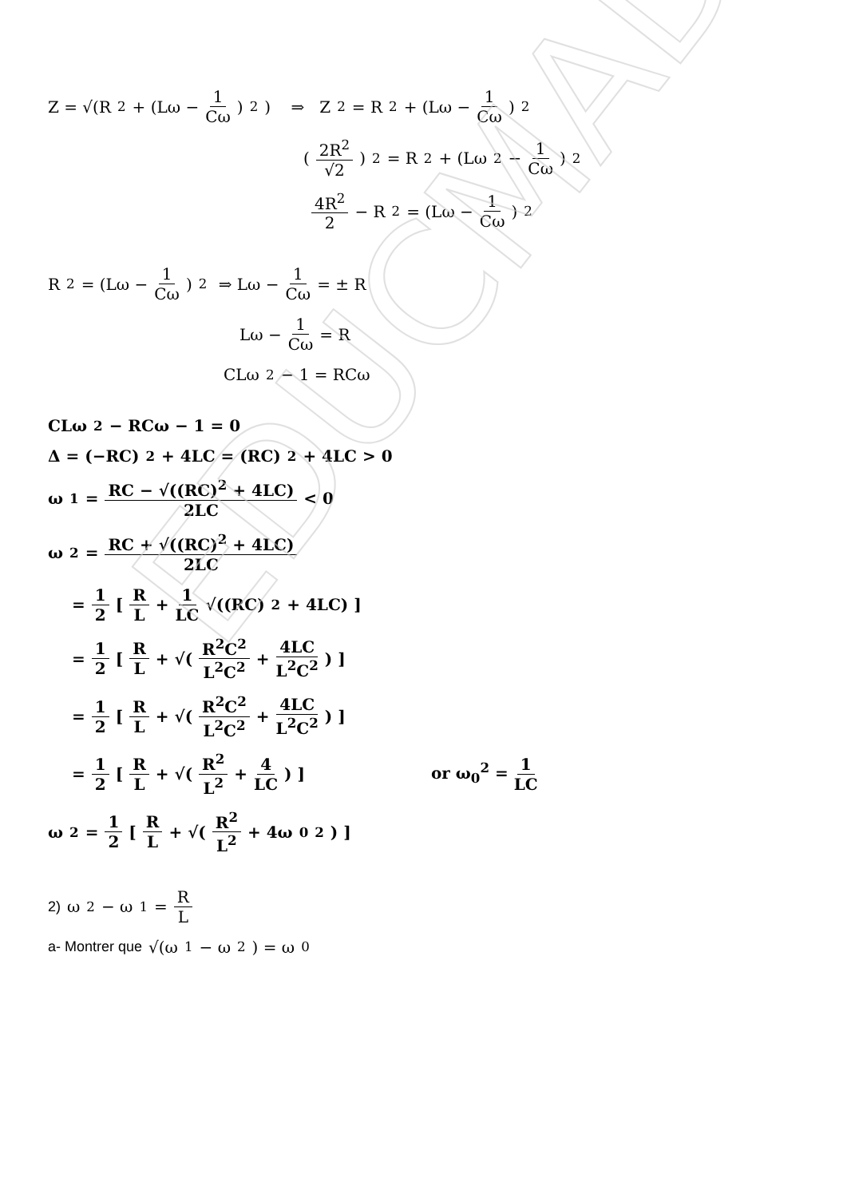EDUCMAD
Z = √(R<sup>2</sup> + (Lω − 1 Cω)<sup>2</sup>) ⇒ Z<sup>2</sup> = R<sup>2</sup> + (Lω − 1 Cω)<sup>2</sup>
(2R<sup>2</sup> √2)<sup>2</sup> = R<sup>2</sup> + (Lω<sub>2</sub> − 1 Cω)<sup>2</sup>
4R<sup>2</sup> 2 − R<sup>2</sup> = (Lω − 1 Cω)<sup>2</sup>
R<sup>2</sup> = (Lω − 1 Cω)<sup>2</sup> ⇒ Lω − 1 Cω = ± R
Lω − 1 Cω = R
CLω<sup>2</sup> − 1 = RCω
CLω<sup>2</sup> − RCω − 1 = 0
Δ = (−RC)<sup>2</sup> + 4LC = (RC)<sup>2</sup> + 4LC > 0
ω<sub>1</sub> = RC − √((RC)<sup>2</sup> + 4LC) 2LC < 0
ω<sub>2</sub> = RC + √((RC)<sup>2</sup> + 4LC) 2LC
= 1 2 [ R L + 1 LC √((RC)<sup>2</sup> + 4LC) ]
= 1 2 [ R L + √(R<sup>2</sup>C<sup>2</sup> L<sup>2</sup>C<sup>2</sup> + 4LC L<sup>2</sup>C<sup>2</sup>) ]
= 1 2 [ R L + √(R<sup>2</sup>C<sup>2</sup> L<sup>2</sup>C<sup>2</sup> + 4LC L<sup>2</sup>C<sup>2</sup>) ]
= 1 2 [ R L + √(R<sup>2</sup> L<sup>2</sup> + 4 LC) ] or ω<sub>0</sub><sup>2</sup> = 1 LC
ω<sub>2</sub> = 1 2 [ R L + √(R<sup>2</sup> L<sup>2</sup> + 4ω<sub>0</sub><sup>2</sup>) ]
2) ω<sub>2</sub> − ω<sub>1</sub> = R L
a- Montrer que √(ω<sub>1</sub> − ω<sub>2</sub>) = ω<sub>0</sub>